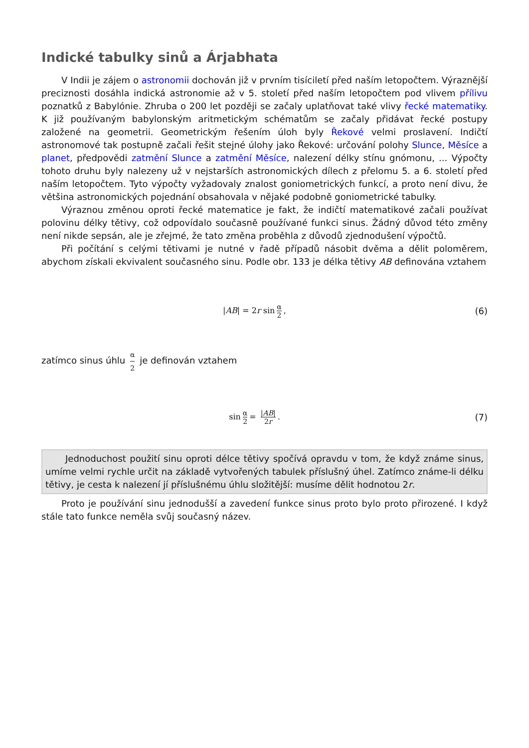Indické tabulky sinů a Árjabhata
V Indii je zájem o astronomii dochován již v prvním tisíciletí před naším letopočtem. Výraznější preciznosti dosáhla indická astronomie až v 5. století před naším letopočtem pod vlivem přílivu poznatků z Babylónie. Zhruba o 200 let později se začaly uplatňovat také vlivy řecké matematiky. K již používaným babylonským aritmetickým schématům se začaly přidávat řecké postupy založené na geometrii. Geometrickým řešením úloh byly Řekové velmi proslavení. Indičtí astronomové tak postupně začali řešit stejné úlohy jako Řekové: určování polohy Slunce, Měsíce a planet, předpovědi zatmění Slunce a zatmění Měsíce, nalezení délky stínu gnómonu, ... Výpočty tohoto druhu byly nalezeny už v nejstarších astronomických dílech z přelomu 5. a 6. století před naším letopočtem. Tyto výpočty vyžadovaly znalost goniometrických funkcí, a proto není divu, že většina astronomických pojednání obsahovala v nějaké podobně goniometrické tabulky.
Výraznou změnou oproti řecké matematice je fakt, že indičtí matematikové začali používat polovinu délky tětivy, což odpovídalo současně používané funkci sinus. Žádný důvod této změny není nikde sepsán, ale je zřejmé, že tato změna proběhla z důvodů zjednodušení výpočtů.
Při počítání s celými tětivami je nutné v řadě případů násobit dvěma a dělit poloměrem, abychom získali ekvivalent současného sinu. Podle obr. 133 je délka tětivy AB definována vztahem
|AB| = 2r sin α 2, (6)
zatímco sinus úhlu α 2 je definován vztahem
sin α 2 = |AB| 2r. (7)
Jednoduchost použití sinu oproti délce tětivy spočívá opravdu v tom, že když známe sinus, umíme velmi rychle určit na základě vytvořených tabulek příslušný úhel. Zatímco známe-li délku tětivy, je cesta k nalezení jí příslušnému úhlu složitější: musíme dělit hodnotou 2r.
Proto je používání sinu jednodušší a zavedení funkce sinus proto bylo proto přirozené. I když stále tato funkce neměla svůj současný název.